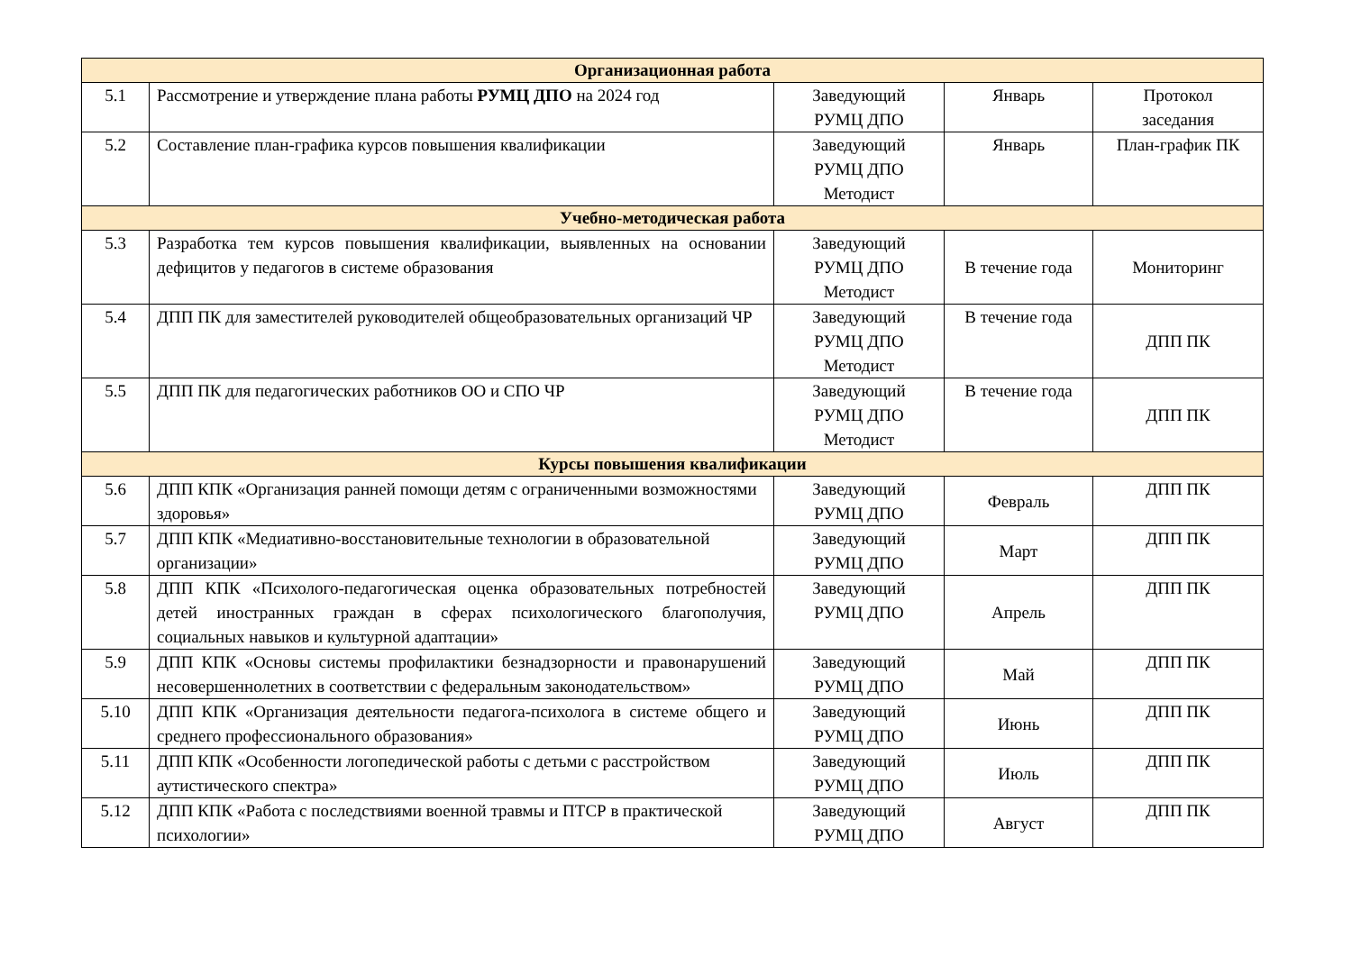| Организационная работа | | | | |
| --- | --- | --- | --- | --- |
| 5.1 | Рассмотрение и утверждение плана работы РУМЦ ДПО на 2024 год | Заведующий РУМЦ ДПО | Январь | Протокол заседания |
| 5.2 | Составление план-графика курсов повышения квалификации | Заведующий РУМЦ ДПО Методист | Январь | План-график ПК |
| Учебно-методическая работа | | | | |
| 5.3 | Разработка тем курсов повышения квалификации, выявленных на основании дефицитов у педагогов в системе образования | Заведующий РУМЦ ДПО Методист | В течение года | Мониторинг |
| 5.4 | ДПП ПК для заместителей руководителей общеобразовательных организаций ЧР | Заведующий РУМЦ ДПО Методист | В течение года | ДПП ПК |
| 5.5 | ДПП ПК для педагогических работников ОО и СПО ЧР | Заведующий РУМЦ ДПО Методист | В течение года | ДПП ПК |
| Курсы повышения квалификации | | | | |
| 5.6 | ДПП КПК «Организация ранней помощи детям с ограниченными возможностями здоровья» | Заведующий РУМЦ ДПО | Февраль | ДПП ПК |
| 5.7 | ДПП КПК «Медиативно-восстановительные технологии в образовательной организации» | Заведующий РУМЦ ДПО | Март | ДПП ПК |
| 5.8 | ДПП КПК «Психолого-педагогическая оценка образовательных потребностей детей иностранных граждан в сферах психологического благополучия, социальных навыков и культурной адаптации» | Заведующий РУМЦ ДПО | Апрель | ДПП ПК |
| 5.9 | ДПП КПК «Основы системы профилактики безнадзорности и правонарушений несовершеннолетних в соответствии с федеральным законодательством» | Заведующий РУМЦ ДПО | Май | ДПП ПК |
| 5.10 | ДПП КПК «Организация деятельности педагога-психолога в системе общего и среднего профессионального образования» | Заведующий РУМЦ ДПО | Июнь | ДПП ПК |
| 5.11 | ДПП КПК «Особенности логопедической работы с детьми с расстройством аутистического спектра» | Заведующий РУМЦ ДПО | Июль | ДПП ПК |
| 5.12 | ДПП КПК «Работа с последствиями военной травмы и ПТСР в практической психологии» | Заведующий РУМЦ ДПО | Август | ДПП ПК |